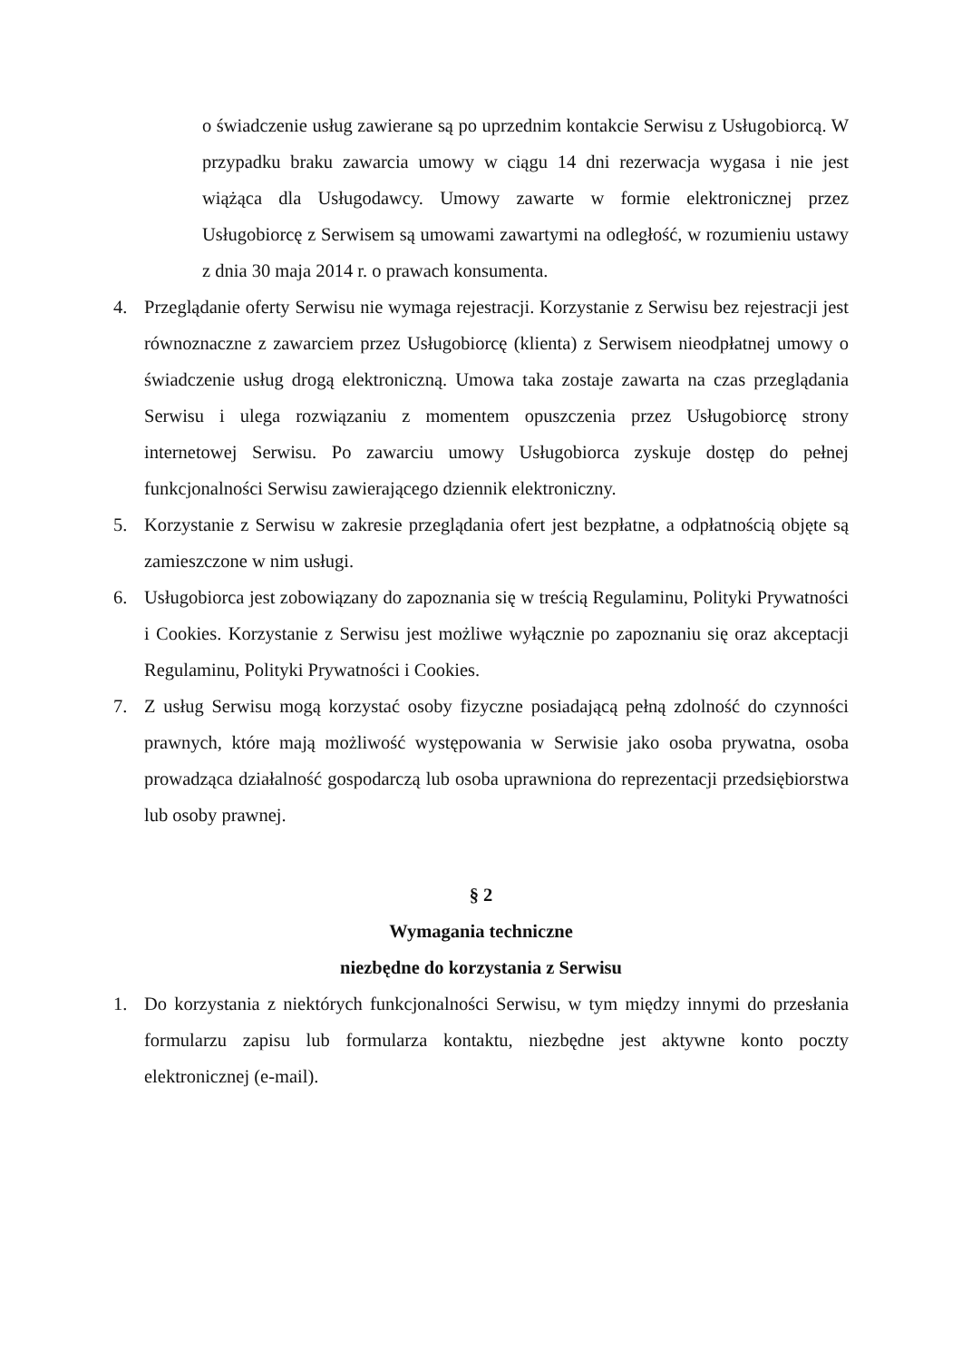o świadczenie usług zawierane są po uprzednim kontakcie Serwisu z Usługobiorcą. W przypadku braku zawarcia umowy w ciągu 14 dni rezerwacja wygasa i nie jest wiążąca dla Usługodawcy. Umowy zawarte w formie elektronicznej przez Usługobiorcę z Serwisem są umowami zawartymi na odległość, w rozumieniu ustawy z dnia 30 maja 2014 r. o prawach konsumenta.
4. Przeglądanie oferty Serwisu nie wymaga rejestracji. Korzystanie z Serwisu bez rejestracji jest równoznaczne z zawarciem przez Usługobiorcę (klienta) z Serwisem nieodpłatnej umowy o świadczenie usług drogą elektroniczną. Umowa taka zostaje zawarta na czas przeglądania Serwisu i ulega rozwiązaniu z momentem opuszczenia przez Usługobiorcę strony internetowej Serwisu. Po zawarciu umowy Usługobiorca zyskuje dostęp do pełnej funkcjonalności Serwisu zawierającego dziennik elektroniczny.
5. Korzystanie z Serwisu w zakresie przeglądania ofert jest bezpłatne, a odpłatnością objęte są zamieszczone w nim usługi.
6. Usługobiorca jest zobowiązany do zapoznania się w treścią Regulaminu, Polityki Prywatności i Cookies. Korzystanie z Serwisu jest możliwe wyłącznie po zapoznaniu się oraz akceptacji Regulaminu, Polityki Prywatności i Cookies.
7. Z usług Serwisu mogą korzystać osoby fizyczne posiadającą pełną zdolność do czynności prawnych, które mają możliwość występowania w Serwisie jako osoba prywatna, osoba prowadząca działalność gospodarczą lub osoba uprawniona do reprezentacji przedsiębiorstwa lub osoby prawnej.
§ 2
Wymagania techniczne
niezbędne do korzystania z Serwisu
1. Do korzystania z niektórych funkcjonalności Serwisu, w tym między innymi do przesłania formularzu zapisu lub formularza kontaktu, niezbędne jest aktywne konto poczty elektronicznej (e-mail).